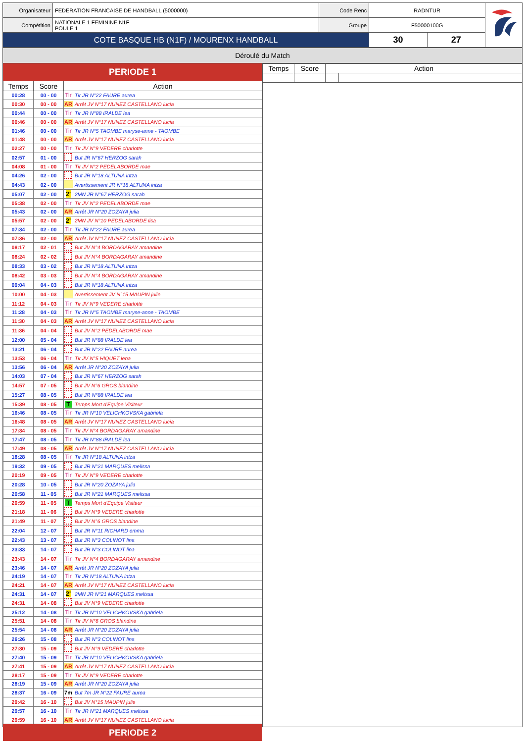| Organisateur | FEDERATION FRANCAISE DE HANDBALL (5000000) | Code Renc | RADNTUR | | |
| Compétition | NATIONALE 1 FEMININE N1F POULE 1 | Groupe | F50000100G | | |
| COTE BASQUE HB (N1F) / MOURENX HANDBALL | | | 30 | 27 | |
Déroulé du Match
PERIODE 1
| Temps | Score | Action | |
| --- | --- | --- | --- |
| 00:28 | 00 - 00 | Tir | Tir JR N°22 FAURE aurea |
| 00:30 | 00 - 00 | AR | Arrêt JV N°17 NUNEZ CASTELLANO lucia |
| 00:44 | 00 - 00 | Tir | Tir JR N°88 IRALDE lea |
| 00:46 | 00 - 00 | AR | Arrêt JV N°17 NUNEZ CASTELLANO lucia |
| 01:46 | 00 - 00 | Tir | Tir JR N°5 TAOMBE maryse-anne - TAOMBE |
| 01:48 | 00 - 00 | AR | Arrêt JV N°17 NUNEZ CASTELLANO lucia |
| 02:27 | 00 - 00 | Tir | Tir JV N°9 VEDERE charlotte |
| 02:57 | 01 - 00 | | But JR N°67 HERZOG sarah |
| 04:08 | 01 - 00 | Tir | Tir JV N°2 PEDELABORDE mae |
| 04:26 | 02 - 00 | | But JR N°18 ALTUNA intza |
| 04:43 | 02 - 00 | | Avertissement JR N°18 ALTUNA intza |
| 05:07 | 02 - 00 | 2' | 2MN JR N°67 HERZOG sarah |
| 05:38 | 02 - 00 | Tir | Tir JV N°2 PEDELABORDE mae |
| 05:43 | 02 - 00 | AR | Arrêt JR N°20 ZOZAYA julia |
| 05:57 | 02 - 00 | 2' | 2MN JV N°10 PEDELABORDE lisa |
| 07:34 | 02 - 00 | Tir | Tir JR N°22 FAURE aurea |
| 07:36 | 02 - 00 | AR | Arrêt JV N°17 NUNEZ CASTELLANO lucia |
| 08:17 | 02 - 01 | | But JV N°4 BORDAGARAY amandine |
| 08:24 | 02 - 02 | | But JV N°4 BORDAGARAY amandine |
| 08:33 | 03 - 02 | | But JR N°18 ALTUNA intza |
| 08:42 | 03 - 03 | | But JV N°4 BORDAGARAY amandine |
| 09:04 | 04 - 03 | | But JR N°18 ALTUNA intza |
| 10:00 | 04 - 03 | | Avertissement JV N°15 MAUPIN julie |
| 11:12 | 04 - 03 | Tir | Tir JV N°9 VEDERE charlotte |
| 11:28 | 04 - 03 | Tir | Tir JR N°5 TAOMBE maryse-anne - TAOMBE |
| 11:30 | 04 - 03 | AR | Arrêt JV N°17 NUNEZ CASTELLANO lucia |
| 11:36 | 04 - 04 | | But JV N°2 PEDELABORDE mae |
| 12:00 | 05 - 04 | | But JR N°88 IRALDE lea |
| 13:21 | 06 - 04 | | But JR N°22 FAURE aurea |
| 13:53 | 06 - 04 | Tir | Tir JV N°5 HIQUET lena |
| 13:56 | 06 - 04 | AR | Arrêt JR N°20 ZOZAYA julia |
| 14:03 | 07 - 04 | | But JR N°67 HERZOG sarah |
| 14:57 | 07 - 05 | | But JV N°6 GROS blandine |
| 15:27 | 08 - 05 | | But JR N°88 IRALDE lea |
| 15:39 | 08 - 05 | T | Temps Mort d'Equipe Visiteur |
| 16:46 | 08 - 05 | Tir | Tir JR N°10 VELICHKOVSKA gabriela |
| 16:48 | 08 - 05 | AR | Arrêt JV N°17 NUNEZ CASTELLANO lucia |
| 17:34 | 08 - 05 | Tir | Tir JV N°4 BORDAGARAY amandine |
| 17:47 | 08 - 05 | Tir | Tir JR N°88 IRALDE lea |
| 17:49 | 08 - 05 | AR | Arrêt JV N°17 NUNEZ CASTELLANO lucia |
| 18:28 | 08 - 05 | Tir | Tir JR N°18 ALTUNA intza |
| 19:32 | 09 - 05 | | But JR N°21 MARQUES melissa |
| 20:19 | 09 - 05 | Tir | Tir JV N°9 VEDERE charlotte |
| 20:28 | 10 - 05 | | But JR N°20 ZOZAYA julia |
| 20:58 | 11 - 05 | | But JR N°21 MARQUES melissa |
| 20:59 | 11 - 05 | T | Temps Mort d'Equipe Visiteur |
| 21:18 | 11 - 06 | | But JV N°9 VEDERE charlotte |
| 21:49 | 11 - 07 | | But JV N°6 GROS blandine |
| 22:04 | 12 - 07 | | But JR N°11 RICHARD emma |
| 22:43 | 13 - 07 | | But JR N°3 COLINOT lina |
| 23:33 | 14 - 07 | | But JR N°3 COLINOT lina |
| 23:43 | 14 - 07 | Tir | Tir JV N°4 BORDAGARAY amandine |
| 23:46 | 14 - 07 | AR | Arrêt JR N°20 ZOZAYA julia |
| 24:19 | 14 - 07 | Tir | Tir JR N°18 ALTUNA intza |
| 24:21 | 14 - 07 | AR | Arrêt JV N°17 NUNEZ CASTELLANO lucia |
| 24:31 | 14 - 07 | 2' | 2MN JR N°21 MARQUES melissa |
| 24:31 | 14 - 08 | | But JV N°9 VEDERE charlotte |
| 25:12 | 14 - 08 | Tir | Tir JR N°10 VELICHKOVSKA gabriela |
| 25:51 | 14 - 08 | Tir | Tir JV N°6 GROS blandine |
| 25:54 | 14 - 08 | AR | Arrêt JR N°20 ZOZAYA julia |
| 26:26 | 15 - 08 | | But JR N°3 COLINOT lina |
| 27:30 | 15 - 09 | | But JV N°9 VEDERE charlotte |
| 27:40 | 15 - 09 | Tir | Tir JR N°10 VELICHKOVSKA gabriela |
| 27:41 | 15 - 09 | AR | Arrêt JV N°17 NUNEZ CASTELLANO lucia |
| 28:17 | 15 - 09 | Tir | Tir JV N°9 VEDERE charlotte |
| 28:19 | 15 - 09 | AR | Arrêt JR N°20 ZOZAYA julia |
| 28:37 | 16 - 09 | 7m | But 7m JR N°22 FAURE aurea |
| 29:42 | 16 - 10 | | But JV N°15 MAUPIN julie |
| 29:57 | 16 - 10 | Tir | Tir JR N°21 MARQUES melissa |
| 29:59 | 16 - 10 | AR | Arrêt JV N°17 NUNEZ CASTELLANO lucia |
PERIODE 2
| Temps | Score | Action | |
| --- | --- | --- | --- |